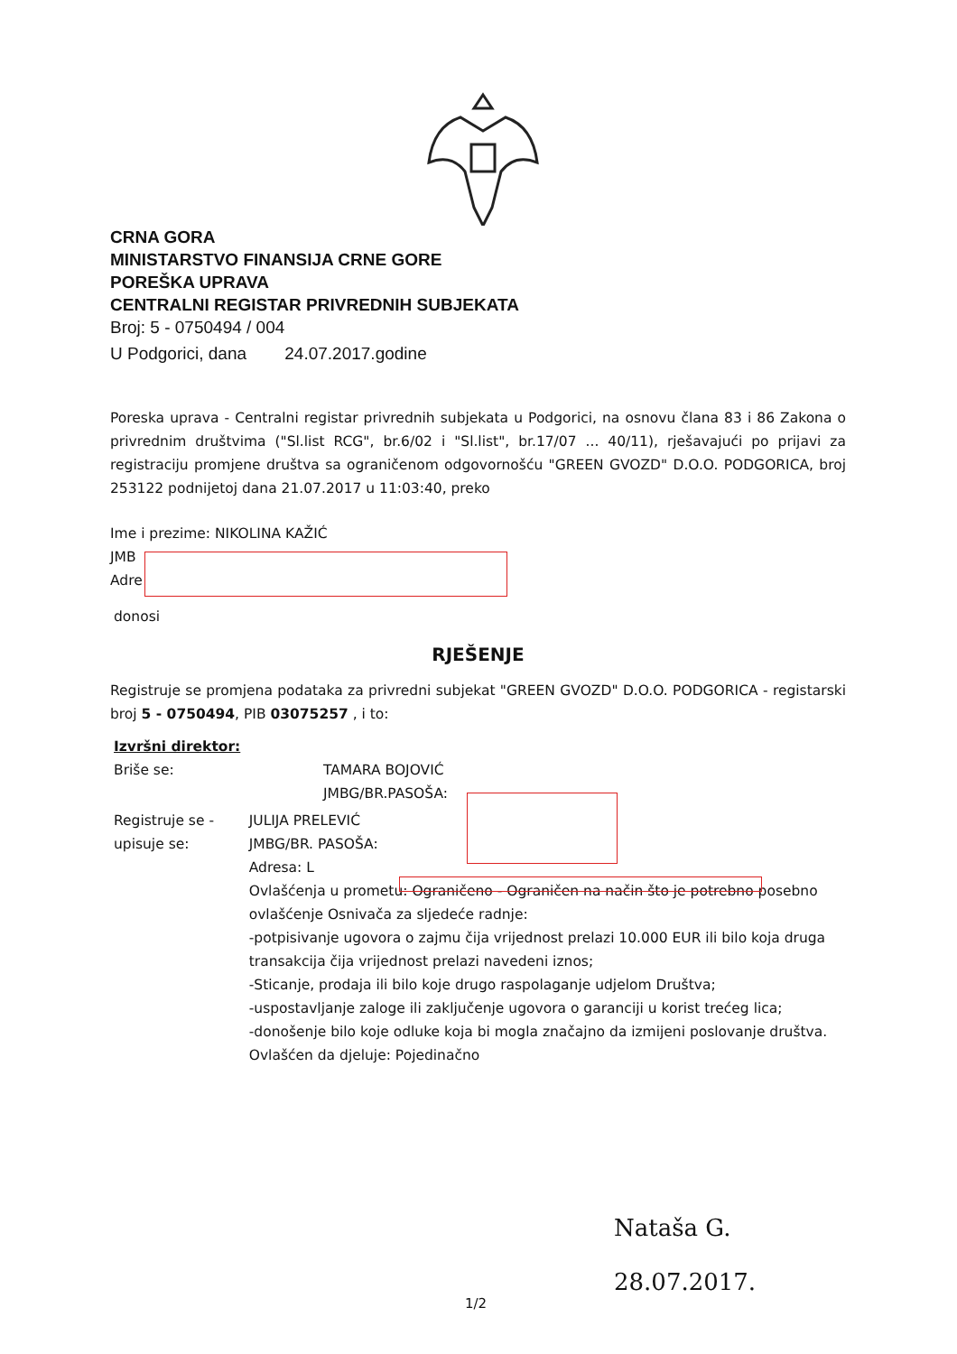CRNA GORA
MINISTARSTVO FINANSIJA CRNE GORE
POREŠKA UPRAVA
CENTRALNI REGISTAR PRIVREDNIH SUBJEKATA
Broj: 5 - 0750494 / 004
U Podgorici, dana 24.07.2017.godine
Poreska uprava - Centralni registar privrednih subjekata u Podgorici, na osnovu člana 83 i 86 Zakona o privrednim društvima ("Sl.list RCG", br.6/02 i "Sl.list", br.17/07 ... 40/11), rješavajući po prijavi za registraciju promjene društva sa ograničenom odgovornošću "GREEN GVOZD" D.O.O. PODGORICA, broj 253122 podnijetoj dana 21.07.2017 u 11:03:40, preko
Ime i prezime: NIKOLINA KAŽIĆ
JMB
Adre
donosi
RJEŠENJE
Registruje se promjena podataka za privredni subjekat "GREEN GVOZD" D.O.O. PODGORICA - registarski broj 5 - 0750494, PIB 03075257 , i to:
Izvršni direktor:
Briše se: TAMARA BOJOVIĆ
JMBG/BR.PASOŠA:
Registruje se - upisuje se:
JULIJA PRELEVIĆ
JMBG/BR. PASOŠA:
Adresa: L
Ovlašćenja u prometu: Ograničeno - Ograničen na način što je potrebno posebno ovlašćenje Osnivača za sljedeće radnje:
-potpisivanje ugovora o zajmu čija vrijednost prelazi 10.000 EUR ili bilo koja druga transakcija čija vrijednost prelazi navedeni iznos;
-Sticanje, prodaja ili bilo koje drugo raspolaganje udjelom Društva;
-uspostavljanje zaloge ili zaključenje ugovora o garanciji u korist trećeg lica;
-donošenje bilo koje odluke koja bi mogla značajno da izmijeni poslovanje društva.
Ovlašćen da djeluje: Pojedinačno
Nataša G.
28.07.2017.
1/2